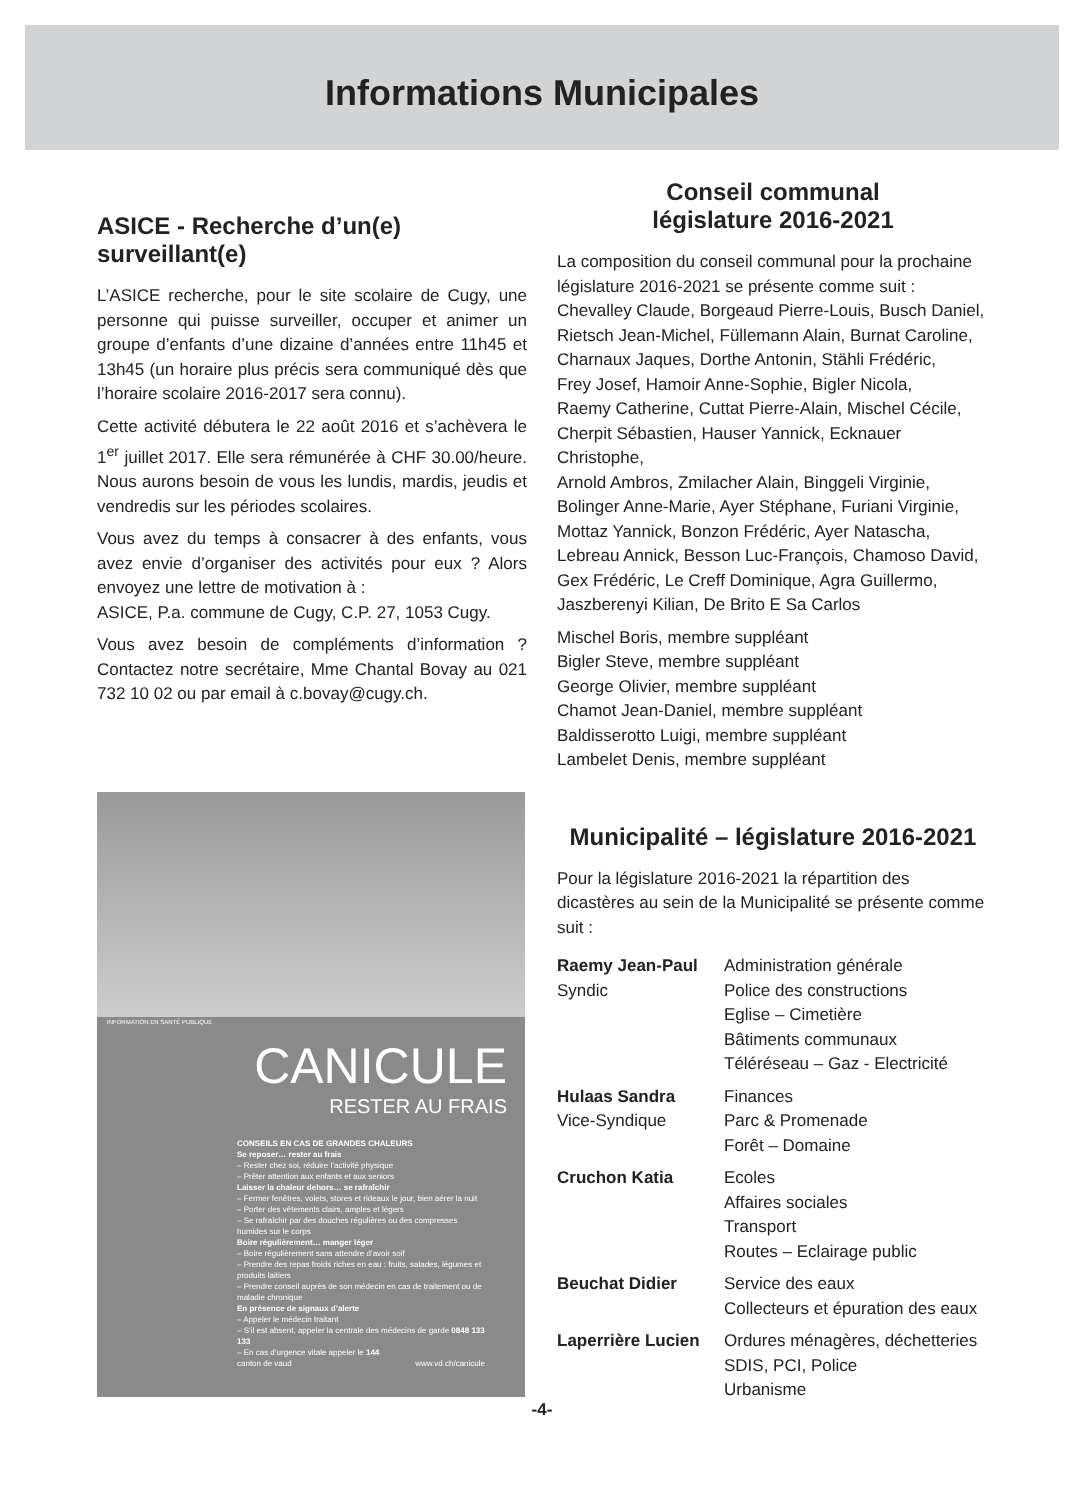Informations Municipales
ASICE - Recherche d’un(e) surveillant(e)
L’ASICE recherche, pour le site scolaire de Cugy, une personne qui puisse surveiller, occuper et animer un groupe d’enfants d’une dizaine d’années entre 11h45 et 13h45 (un horaire plus précis sera communiqué dès que l’horaire scolaire 2016-2017 sera connu).
Cette activité débutera le 22 août 2016 et s’achèvera le 1<sup>er</sup> juillet 2017. Elle sera rémunérée à CHF 30.00/heure. Nous aurons besoin de vous les lundis, mardis, jeudis et vendredis sur les périodes scolaires.
Vous avez du temps à consacrer à des enfants, vous avez envie d’organiser des activités pour eux ? Alors envoyez une lettre de motivation à :
ASICE, P.a. commune de Cugy, C.P. 27, 1053 Cugy.
Vous avez besoin de compléments d’information ? Contactez notre secrétaire, Mme Chantal Bovay au 021 732 10 02 ou par email à c.bovay@cugy.ch.
INFORMATION EN SANTÉ PUBLIQUE
CANICULE
RESTER AU FRAIS
CONSEILS EN CAS DE GRANDES CHALEURS
Se reposer… rester au frais
– Rester chez soi, réduire l’activité physique
– Prêter attention aux enfants et aux seniors
Laisser la chaleur dehors… se rafraîchir
– Fermer fenêtres, volets, stores et rideaux le jour, bien aérer la nuit
– Porter des vêtements clairs, amples et légers
– Se rafraîchir par des douches régulières ou des compresses humides sur le corps
Boire régulièrement… manger léger
– Boire régulièrement sans attendre d’avoir soif
– Prendre des repas froids riches en eau : fruits, salades, légumes et produits laitiers
– Prendre conseil auprès de son médecin en cas de traitement ou de maladie chronique
En présence de signaux d’alerte
– Appeler le médecin traitant
– S’il est absent, appeler la centrale des médecins de garde 0848 133 133
– En cas d’urgence vitale appeler le 144
www.vd.ch/canicule canton de vaud
Conseil communal
législature 2016-2021
La composition du conseil communal pour la prochaine législature 2016-2021 se présente comme suit :
Chevalley Claude, Borgeaud Pierre-Louis, Busch Daniel,
Rietsch Jean-Michel, Füllemann Alain, Burnat Caroline,
Charnaux Jaques, Dorthe Antonin, Stähli Frédéric,
Frey Josef, Hamoir Anne-Sophie, Bigler Nicola,
Raemy Catherine, Cuttat Pierre-Alain, Mischel Cécile,
Cherpit Sébastien, Hauser Yannick, Ecknauer Christophe,
Arnold Ambros, Zmilacher Alain, Binggeli Virginie,
Bolinger Anne-Marie, Ayer Stéphane, Furiani Virginie,
Mottaz Yannick, Bonzon Frédéric, Ayer Natascha,
Lebreau Annick, Besson Luc-François, Chamoso David,
Gex Frédéric, Le Creff Dominique, Agra Guillermo,
Jaszberenyi Kilian, De Brito E Sa Carlos
Mischel Boris, membre suppléant
Bigler Steve, membre suppléant
George Olivier, membre suppléant
Chamot Jean-Daniel, membre suppléant
Baldisserotto Luigi, membre suppléant
Lambelet Denis, membre suppléant
Municipalité – législature 2016-2021
Pour la législature 2016-2021 la répartition des dicastères au sein de la Municipalité se présente comme suit :
| Raemy Jean-Paul Syndic | Administration générale Police des constructions Eglise – Cimetière Bâtiments communaux Téléréseau – Gaz - Electricité |
| Hulaas Sandra Vice-Syndique | Finances Parc & Promenade Forêt – Domaine |
| Cruchon Katia | Ecoles Affaires sociales Transport Routes – Eclairage public |
| Beuchat Didier | Service des eaux Collecteurs et épuration des eaux |
| Laperrière Lucien | Ordures ménagères, déchetteries SDIS, PCI, Police Urbanisme |
-4-